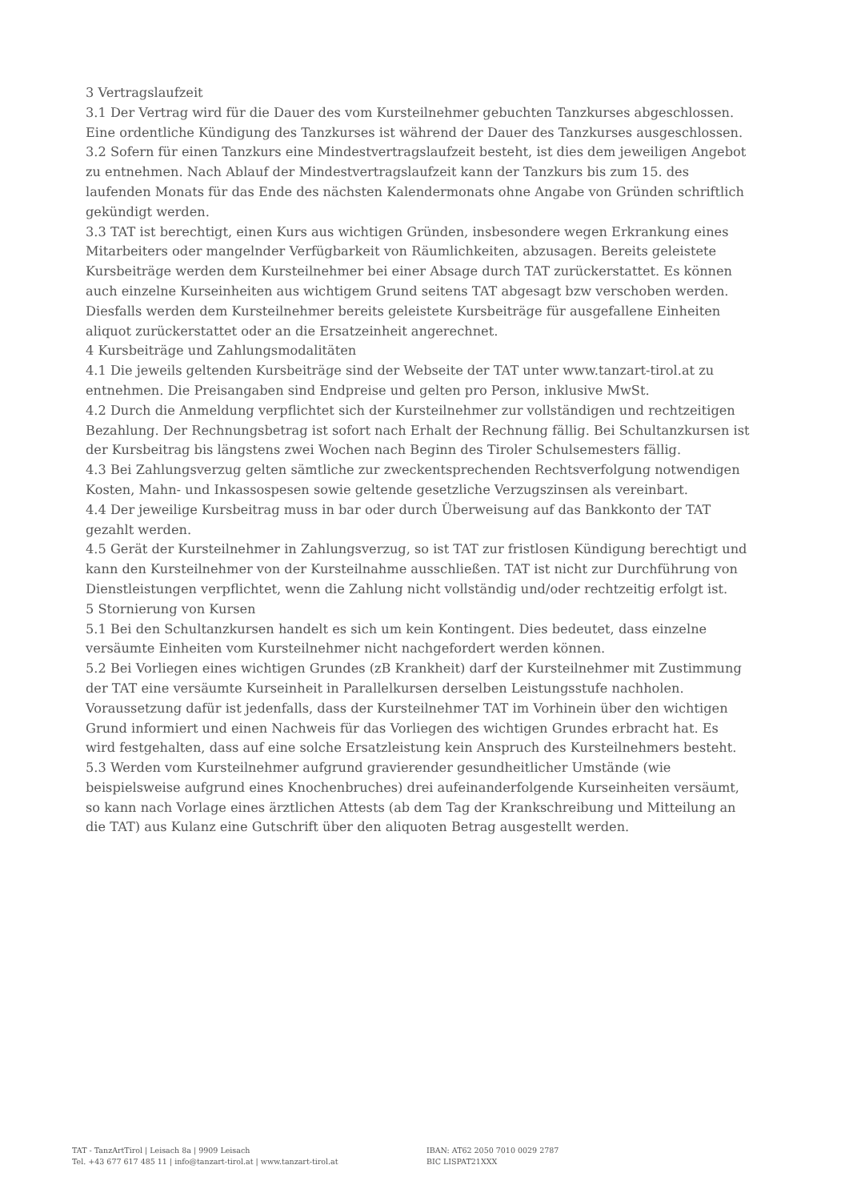3 Vertragslaufzeit
3.1 Der Vertrag wird für die Dauer des vom Kursteilnehmer gebuchten Tanzkurses abgeschlossen. Eine ordentliche Kündigung des Tanzkurses ist während der Dauer des Tanzkurses ausgeschlossen.
3.2 Sofern für einen Tanzkurs eine Mindestvertragslaufzeit besteht, ist dies dem jeweiligen Angebot zu entnehmen. Nach Ablauf der Mindestvertragslaufzeit kann der Tanzkurs bis zum 15. des laufenden Monats für das Ende des nächsten Kalendermonats ohne Angabe von Gründen schriftlich gekündigt werden.
3.3 TAT ist berechtigt, einen Kurs aus wichtigen Gründen, insbesondere wegen Erkrankung eines Mitarbeiters oder mangelnder Verfügbarkeit von Räumlichkeiten, abzusagen. Bereits geleistete Kursbeiträge werden dem Kursteilnehmer bei einer Absage durch TAT zurückerstattet. Es können auch einzelne Kurseinheiten aus wichtigem Grund seitens TAT abgesagt bzw verschoben werden. Diesfalls werden dem Kursteilnehmer bereits geleistete Kursbeiträge für ausgefallene Einheiten aliquot zurückerstattet oder an die Ersatzeinheit angerechnet.
4 Kursbeiträge und Zahlungsmodalitäten
4.1 Die jeweils geltenden Kursbeiträge sind der Webseite der TAT unter www.tanzart-tirol.at zu entnehmen. Die Preisangaben sind Endpreise und gelten pro Person, inklusive MwSt.
4.2 Durch die Anmeldung verpflichtet sich der Kursteilnehmer zur vollständigen und rechtzeitigen Bezahlung. Der Rechnungsbetrag ist sofort nach Erhalt der Rechnung fällig. Bei Schultanzkursen ist der Kursbeitrag bis längstens zwei Wochen nach Beginn des Tiroler Schulsemesters fällig.
4.3 Bei Zahlungsverzug gelten sämtliche zur zweckentsprechenden Rechtsverfolgung notwendigen Kosten, Mahn- und Inkassospesen sowie geltende gesetzliche Verzugszinsen als vereinbart.
4.4 Der jeweilige Kursbeitrag muss in bar oder durch Überweisung auf das Bankkonto der TAT gezahlt werden.
4.5 Gerät der Kursteilnehmer in Zahlungsverzug, so ist TAT zur fristlosen Kündigung berechtigt und kann den Kursteilnehmer von der Kursteilnahme ausschließen. TAT ist nicht zur Durchführung von Dienstleistungen verpflichtet, wenn die Zahlung nicht vollständig und/oder rechtzeitig erfolgt ist.
5 Stornierung von Kursen
5.1 Bei den Schultanzkursen handelt es sich um kein Kontingent. Dies bedeutet, dass einzelne versäumte Einheiten vom Kursteilnehmer nicht nachgefordert werden können.
5.2 Bei Vorliegen eines wichtigen Grundes (zB Krankheit) darf der Kursteilnehmer mit Zustimmung der TAT eine versäumte Kurseinheit in Parallelkursen derselben Leistungsstufe nachholen. Voraussetzung dafür ist jedenfalls, dass der Kursteilnehmer TAT im Vorhinein über den wichtigen Grund informiert und einen Nachweis für das Vorliegen des wichtigen Grundes erbracht hat. Es wird festgehalten, dass auf eine solche Ersatzleistung kein Anspruch des Kursteilnehmers besteht.
5.3 Werden vom Kursteilnehmer aufgrund gravierender gesundheitlicher Umstände (wie beispielsweise aufgrund eines Knochenbruches) drei aufeinanderfolgende Kurseinheiten versäumt, so kann nach Vorlage eines ärztlichen Attests (ab dem Tag der Krankschreibung und Mitteilung an die TAT) aus Kulanz eine Gutschrift über den aliquoten Betrag ausgestellt werden.
TAT - TanzArtTirol | Leisach 8a | 9909 Leisach
Tel. +43 677 617 485 11 | info@tanzart-tirol.at | www.tanzart-tirol.at
IBAN: AT62 2050 7010 0029 2787
BIC LISPAT21XXX